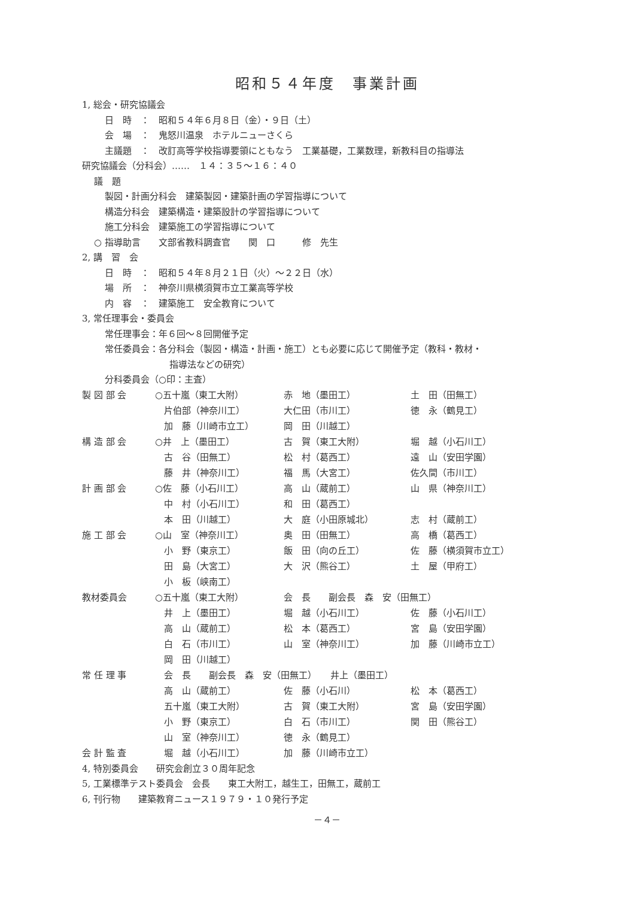昭和５４年度　事業計画
1, 総会・研究協議会
日　時　：　昭和５４年６月８日（金）・９日（土）
会　場　：　鬼怒川温泉　ホテルニューさくら
主議題　：　改訂高等学校指導要領にともなう　工業基礎，工業数理，新教科目の指導法
研究協議会（分科会）……　１４：３５～１６：４０
議　題
製図・計画分科会　建築製図・建築計画の学習指導について
構造分科会　建築構造・建築設計の学習指導について
施工分科会　建築施工の学習指導について
○ 指導助言　　文部省教科調査官　　関　口　　　修　先生
2, 講　習　会
日　時　：　昭和５４年８月２１日（火）～２２日（水）
場　所　：　神奈川県横須賀市立工業高等学校
内　容　：　建築施工　安全教育について
3, 常任理事会・委員会
常任理事会：年６回～８回開催予定
常任委員会：各分科会（製図・構造・計画・施工）とも必要に応じて開催予定（教科・教材・
指導法などの研究）
分科委員会（○印：主査）
| 製 図 部 会 | ○五十嵐（東工大附） | 赤 地（墨田工） | 土 田（田無工） |
| | 片伯部（神奈川工） | 大仁田（市川工） | 徳 永（鶴見工） |
| | 加 藤（川崎市立工） | 岡 田（川越工） | |
| 構 造 部 会 | ○井 上（墨田工） | 古 賀（東工大附） | 堀 越（小石川工） |
| | 古 谷（田無工） | 松 村（葛西工） | 遠 山（安田学園） |
| | 藤 井（神奈川工） | 福 馬（大宮工） | 佐久間（市川工） |
| 計 画 部 会 | ○佐 藤（小石川工） | 高 山（蔵前工） | 山 県（神奈川工） |
| | 中 村（小石川工） | 和 田（葛西工） | |
| | 本 田（川越工） | 大 庭（小田原城北） | 志 村（蔵前工） |
| 施 工 部 会 | ○山 室（神奈川工） | 奥 田（田無工） | 高 橋（葛西工） |
| | 小 野（東京工） | 飯 田（向の丘工） | 佐 藤（横須賀市立工） |
| | 田 島（大宮工） | 大 沢（熊谷工） | 土 屋（甲府工） |
| | 小 板（峡南工） | | |
| 教材委員会 | ○五十嵐（東工大附） | 会 長 副会長 森 安（田無工） | |
| | 井 上（墨田工） | 堀 越（小石川工） | 佐 藤（小石川工） |
| | 高 山（蔵前工） | 松 本（葛西工） | 宮 島（安田学園） |
| | 白 石（市川工） | 山 室（神奈川工） | 加 藤（川崎市立工） |
| | 岡 田（川越工） | | |
| 常 任 理 事 | 会 長 副会長 森 安（田無工） 井上（墨田工） | | |
| | 高 山（蔵前工） | 佐 藤（小石川） | 松 本（葛西工） |
| | 五十嵐（東工大附） | 古 賀（東工大附） | 宮 島（安田学園） |
| | 小 野（東京工） | 白 石（市川工） | 関 田（熊谷工） |
| | 山 室（神奈川工） | 徳 永（鶴見工） | |
| 会 計 監 査 | 堀 越（小石川工） | 加 藤（川崎市立工） | |
4, 特別委員会　　研究会創立３０周年記念
5, 工業標準テスト委員会　会長　　東工大附工，越生工，田無工，蔵前工
6, 刊行物　　建築教育ニュース１９７９・１０発行予定
－４－